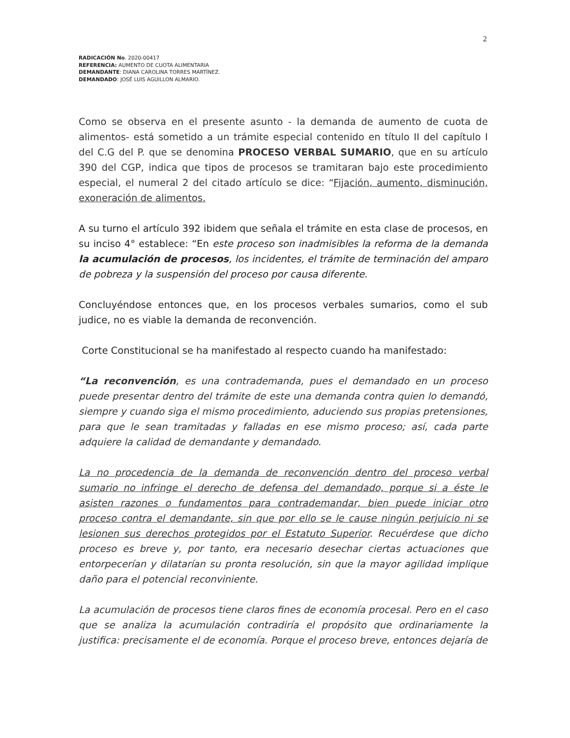2
RADICACIÓN No. 2020-00417
REFERENCIA: AUMENTO DE CUOTA ALIMENTARIA
DEMANDANTE: DIANA CAROLINA TORRES MARTÍNEZ.
DEMANDADO: JOSÉ LUIS AGUILLON ALMARIO.
Como se observa en el presente asunto - la demanda de aumento de cuota de alimentos- está sometido a un trámite especial contenido en título II del capítulo I del C.G del P. que se denomina PROCESO VERBAL SUMARIO, que en su artículo 390 del CGP, indica que tipos de procesos se tramitaran bajo este procedimiento especial, el numeral 2 del citado artículo se dice: “Fijación, aumento, disminución, exoneración de alimentos.
A su turno el artículo 392 ibidem que señala el trámite en esta clase de procesos, en su inciso 4° establece: “En este proceso son inadmisibles la reforma de la demanda la acumulación de procesos, los incidentes, el trámite de terminación del amparo de pobreza y la suspensión del proceso por causa diferente.
Concluyéndose entonces que, en los procesos verbales sumarios, como el sub judice, no es viable la demanda de reconvención.
Corte Constitucional se ha manifestado al respecto cuando ha manifestado:
“La reconvención, es una contrademanda, pues el demandado en un proceso puede presentar dentro del trámite de este una demanda contra quien lo demandó, siempre y cuando siga el mismo procedimiento, aduciendo sus propias pretensiones, para que le sean tramitadas y falladas en ese mismo proceso; así, cada parte adquiere la calidad de demandante y demandado.
La no procedencia de la demanda de reconvención dentro del proceso verbal sumario no infringe el derecho de defensa del demandado, porque si a éste le asisten razones o fundamentos para contrademandar, bien puede iniciar otro proceso contra el demandante, sin que por ello se le cause ningún perjuicio ni se lesionen sus derechos protegidos por el Estatuto Superior. Recuérdese que dicho proceso es breve y, por tanto, era necesario desechar ciertas actuaciones que entorpecerían y dilatarían su pronta resolución, sin que la mayor agilidad implique daño para el potencial reconviniente.
La acumulación de procesos tiene claros fines de economía procesal. Pero en el caso que se analiza la acumulación contradiría el propósito que ordinariamente la justifica: precisamente el de economía. Porque el proceso breve, entonces dejaría de